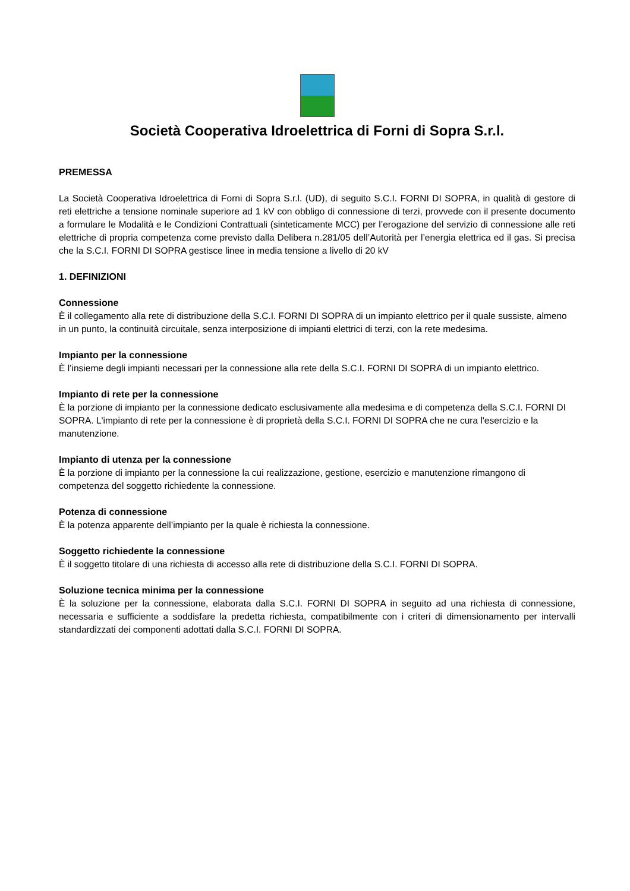Società Cooperativa Idroelettrica di Forni di Sopra S.r.l.
PREMESSA
La Società Cooperativa Idroelettrica di Forni di Sopra S.r.l. (UD), di seguito S.C.I. FORNI DI SOPRA, in qualità di gestore di reti elettriche a tensione nominale superiore ad 1 kV con obbligo di connessione di terzi, provvede con il presente documento a formulare le Modalità e le Condizioni Contrattuali (sinteticamente MCC) per l’erogazione del servizio di connessione alle reti elettriche di propria competenza come previsto dalla Delibera n.281/05 dell’Autorità per l’energia elettrica ed il gas. Si precisa che la S.C.I. FORNI DI SOPRA gestisce linee in media tensione a livello di 20 kV
1. DEFINIZIONI
Connessione
È il collegamento alla rete di distribuzione della S.C.I. FORNI DI SOPRA di un impianto elettrico per il quale sussiste, almeno in un punto, la continuità circuitale, senza interposizione di impianti elettrici di terzi, con la rete medesima.
Impianto per la connessione
È l’insieme degli impianti necessari per la connessione alla rete della S.C.I. FORNI DI SOPRA di un impianto elettrico.
Impianto di rete per la connessione
È la porzione di impianto per la connessione dedicato esclusivamente alla medesima e di competenza della S.C.I. FORNI DI SOPRA. L'impianto di rete per la connessione è di proprietà della S.C.I. FORNI DI SOPRA che ne cura l'esercizio e la manutenzione.
Impianto di utenza per la connessione
È la porzione di impianto per la connessione la cui realizzazione, gestione, esercizio e manutenzione rimangono di competenza del soggetto richiedente la connessione.
Potenza di connessione
È la potenza apparente dell’impianto per la quale è richiesta la connessione.
Soggetto richiedente la connessione
È il soggetto titolare di una richiesta di accesso alla rete di distribuzione della S.C.I. FORNI DI SOPRA.
Soluzione tecnica minima per la connessione
È la soluzione per la connessione, elaborata dalla S.C.I. FORNI DI SOPRA in seguito ad una richiesta di connessione, necessaria e sufficiente a soddisfare la predetta richiesta, compatibilmente con i criteri di dimensionamento per intervalli standardizzati dei componenti adottati dalla S.C.I. FORNI DI SOPRA.